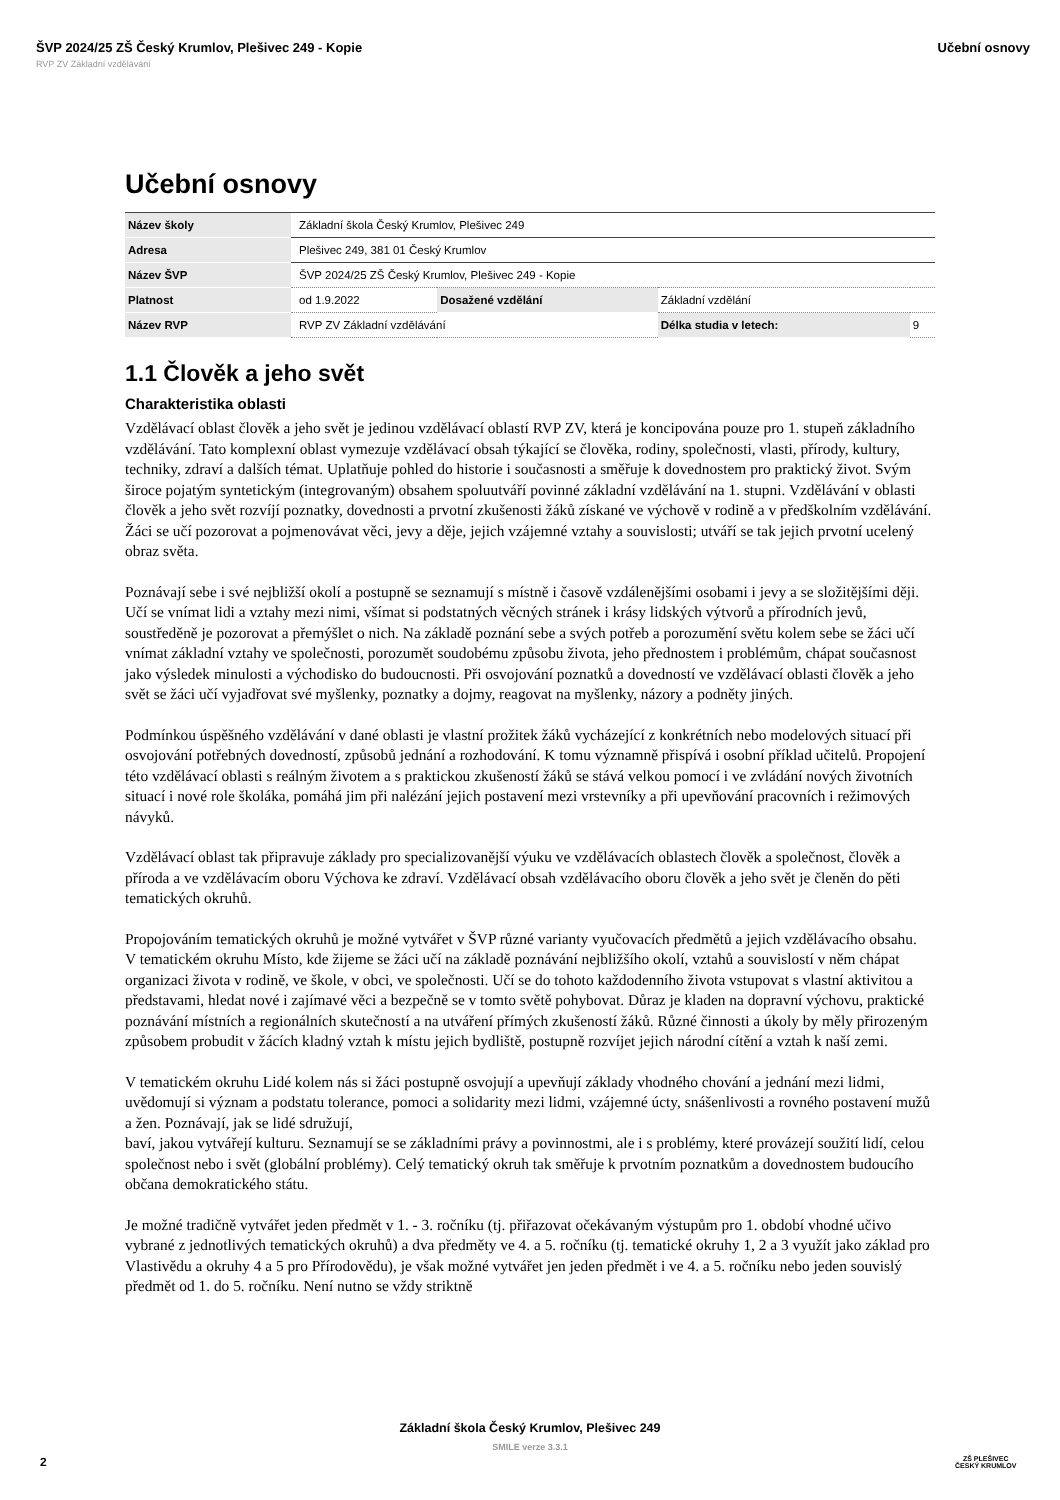ŠVP 2024/25 ZŠ Český Krumlov, Plešivec 249 - Kopie Učební osnovy
RVP ZV Základní vzdělávání
Učební osnovy
| Název školy | Základní škola Český Krumlov, Plešivec 249 | | | |
| Adresa | Plešivec 249, 381 01 Český Krumlov | | | |
| Název ŠVP | ŠVP 2024/25 ZŠ Český Krumlov, Plešivec 249 - Kopie | | | |
| Platnost | od 1.9.2022 | Dosažené vzdělání | Základní vzdělání | |
| Název RVP | RVP ZV Základní vzdělávání | | Délka studia v letech: | 9 |
1.1 Člověk a jeho svět
Charakteristika oblasti
Vzdělávací oblast člověk a jeho svět je jedinou vzdělávací oblastí RVP ZV, která je koncipována pouze pro 1. stupeň základního vzdělávání. Tato komplexní oblast vymezuje vzdělávací obsah týkající se člověka, rodiny, společnosti, vlasti, přírody, kultury, techniky, zdraví a dalších témat. Uplatňuje pohled do historie i současnosti a směřuje k dovednostem pro praktický život. Svým široce pojatým syntetickým (integrovaným) obsahem spoluutváří povinné základní vzdělávání na 1. stupni. Vzdělávání v oblasti člověk a jeho svět rozvíjí poznatky, dovednosti a prvotní zkušenosti žáků získané ve výchově v rodině a v předškolním vzdělávání. Žáci se učí pozorovat a pojmenovávat věci, jevy a děje, jejich vzájemné vztahy a souvislosti; utváří se tak jejich prvotní ucelený obraz světa.
Poznávají sebe i své nejbližší okolí a postupně se seznamují s místně i časově vzdálenějšími osobami i jevy a se složitějšími ději. Učí se vnímat lidi a vztahy mezi nimi, všímat si podstatných věcných stránek i krásy lidských výtvorů a přírodních jevů, soustředěně je pozorovat a přemýšlet o nich. Na základě poznání sebe a svých potřeb a porozumění světu kolem sebe se žáci učí vnímat základní vztahy ve společnosti, porozumět soudobému způsobu života, jeho přednostem i problémům, chápat současnost jako výsledek minulosti a východisko do budoucnosti. Při osvojování poznatků a dovedností ve vzdělávací oblasti člověk a jeho svět se žáci učí vyjadřovat své myšlenky, poznatky a dojmy, reagovat na myšlenky, názory a podněty jiných.
Podmínkou úspěšného vzdělávání v dané oblasti je vlastní prožitek žáků vycházející z konkrétních nebo modelových situací při osvojování potřebných dovedností, způsobů jednání a rozhodování. K tomu významně přispívá i osobní příklad učitelů. Propojení této vzdělávací oblasti s reálným životem a s praktickou zkušeností žáků se stává velkou pomocí i ve zvládání nových životních situací i nové role školáka, pomáhá jim při nalézání jejich postavení mezi vrstevníky a při upevňování pracovních i režimových návyků.
Vzdělávací oblast tak připravuje základy pro specializovanější výuku ve vzdělávacích oblastech člověk a společnost, člověk a příroda a ve vzdělávacím oboru Výchova ke zdraví. Vzdělávací obsah vzdělávacího oboru člověk a jeho svět je členěn do pěti tematických okruhů.
Propojováním tematických okruhů je možné vytvářet v ŠVP různé varianty vyučovacích předmětů a jejich vzdělávacího obsahu.
V tematickém okruhu Místo, kde žijeme se žáci učí na základě poznávání nejbližšího okolí, vztahů a souvislostí v něm chápat organizaci života v rodině, ve škole, v obci, ve společnosti. Učí se do tohoto každodenního života vstupovat s vlastní aktivitou a představami, hledat nové i zajímavé věci a bezpečně se v tomto světě pohybovat. Důraz je kladen na dopravní výchovu, praktické poznávání místních a regionálních skutečností a na utváření přímých zkušeností žáků. Různé činnosti a úkoly by měly přirozeným způsobem probudit v žácích kladný vztah k místu jejich bydliště, postupně rozvíjet jejich národní cítění a vztah k naší zemi.
V tematickém okruhu Lidé kolem nás si žáci postupně osvojují a upevňují základy vhodného chování a jednání mezi lidmi, uvědomují si význam a podstatu tolerance, pomoci a solidarity mezi lidmi, vzájemné úcty, snášenlivosti a rovného postavení mužů a žen. Poznávají, jak se lidé sdružují,
baví, jakou vytvářejí kulturu. Seznamují se se základními právy a povinnostmi, ale i s problémy, které provázejí soužití lidí, celou společnost nebo i svět (globální problémy). Celý tematický okruh tak směřuje k prvotním poznatkům a dovednostem budoucího občana demokratického státu.
Je možné tradičně vytvářet jeden předmět v 1. - 3. ročníku (tj. přiřazovat očekávaným výstupům pro 1. období vhodné učivo vybrané z jednotlivých tematických okruhů) a dva předměty ve 4. a 5. ročníku (tj. tematické okruhy 1, 2 a 3 využít jako základ pro Vlastivědu a okruhy 4 a 5 pro Přírodovědu), je však možné vytvářet jen jeden předmět i ve 4. a 5. ročníku nebo jeden souvislý předmět od 1. do 5. ročníku. Není nutno se vždy striktně
Základní škola Český Krumlov, Plešivec 249
SMILE verze 3.3.1
2
ZŠ PLEŠIVEC
ČESKÝ KRUMLOV